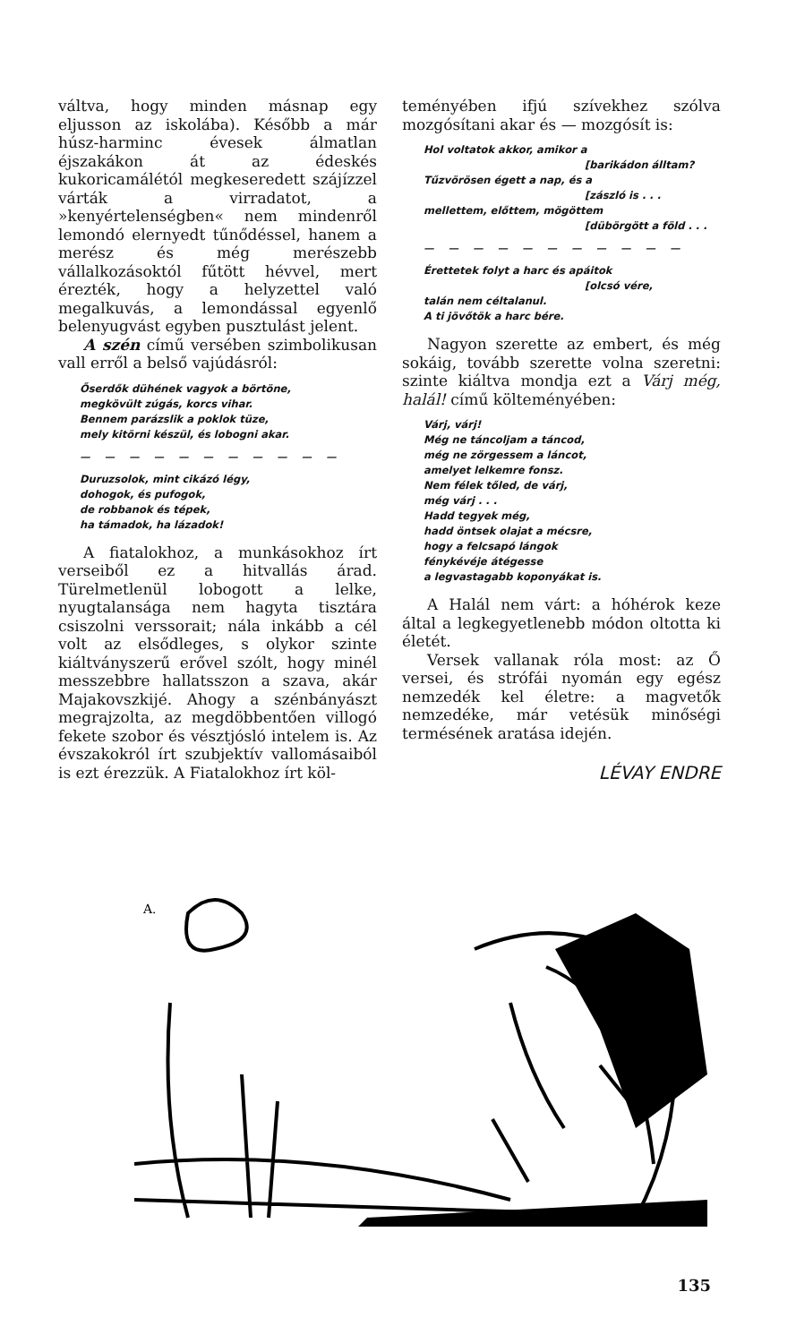váltva, hogy minden másnap egy eljusson az iskolába). Később a már húsz-harminc évesek álmatlan éjszakákon át az édeskés kukoricamálétól megkeseredett szájízzel várták a virradatot, a »kenyértelenségben« nem mindenről lemondó elernyedt tűnődéssel, hanem a merész és még merészebb vállalkozásoktól fűtött hévvel, mert érezték, hogy a helyzettel való megalkuvás, a lemondással egyenlő belenyugvást egyben pusztulást jelent.
A szén című versében szimbolikusan vall erről a belső vajúdásról:
Őserdők dühének vagyok a börtöne,
megkövült zúgás, korcs vihar.
Bennem parázslik a poklok tüze,
mely kitörni készül, és lobogni akar.
— — — — — — — — — — —
Duruzsolok, mint cikázó légy,
dohogok, és pufogok,
de robbanok és tépek,
ha támadok, ha lázadok!
A fiatalokhoz, a munkásokhoz írt verseiből ez a hitvallás árad. Türelmetlenül lobogott a lelke, nyugtalansága nem hagyta tisztára csiszolni verssorait; nála inkább a cél volt az elsődleges, s olykor szinte kiáltványszerű erővel szólt, hogy minél messzebbre hallatsszon a szava, akár Majakovszkijé. Ahogy a szénbányászt megrajzolta, az megdöbbentően villogó fekete szobor és vésztjósló intelem is. Az évszakokról írt szubjektív vallomásaiból is ezt érezzük. A Fiatalokhoz írt köl-
teményében ifjú szívekhez szólva mozgósítani akar és — mozgósít is:
Hol voltatok akkor, amikor a
[barikádon álltam?
Tűzvörösen égett a nap, és a
[zászló is . . .
mellettem, előttem, mögöttem
[dübörgött a föld . . .
— — — — — — — — — — —
Érettetek folyt a harc és apáitok
[olcsó vére,
talán nem céltalanul.
A ti jövőtök a harc bére.
Nagyon szerette az embert, és még sokáig, tovább szerette volna szeretni: szinte kiáltva mondja ezt a Várj még, halál! című költeményében:
Várj, várj!
Még ne táncoljam a táncod,
még ne zörgessem a láncot,
amelyet lelkemre fonsz.
Nem félek tőled, de várj,
még várj . . .
Hadd tegyek még,
hadd öntsek olajat a mécsre,
hogy a felcsapó lángok
fénykévéje átégesse
a legvastagabb koponyákat is.
A Halál nem várt: a hóhérok keze által a legkegyetlenebb módon oltotta ki életét.
Versek vallanak róla most: az Ő versei, és strófái nyomán egy egész nemzedék kel életre: a magvetők nemzedéke, már vetésük minőségi termésének aratása idején.
LÉVAY ENDRE
A.
135